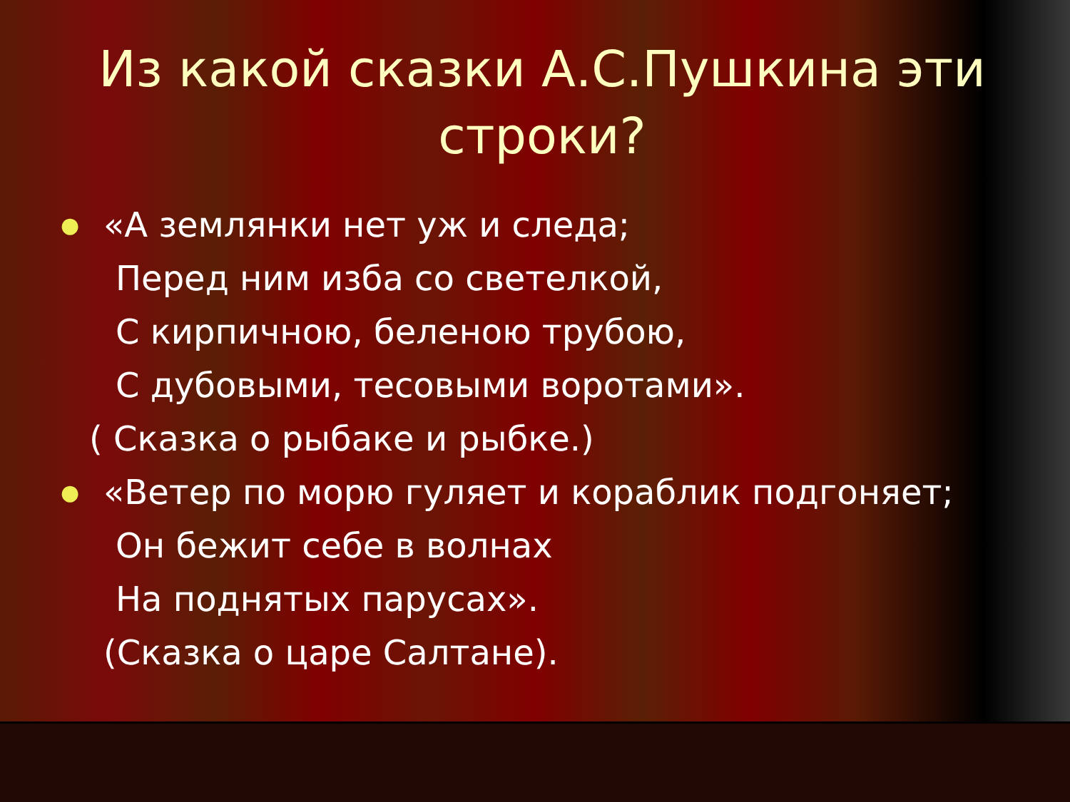Из какой сказки А.С.Пушкина эти строки?
●
«А землянки нет уж и следа;
Перед ним изба со светелкой,
С кирпичною, беленою трубою,
С дубовыми, тесовыми воротами».
( Сказка о рыбаке и рыбке.)
●
«Ветер по морю гуляет и кораблик подгоняет;
Он бежит себе в волнах
На поднятых парусах».
(Сказка о царе Салтане).